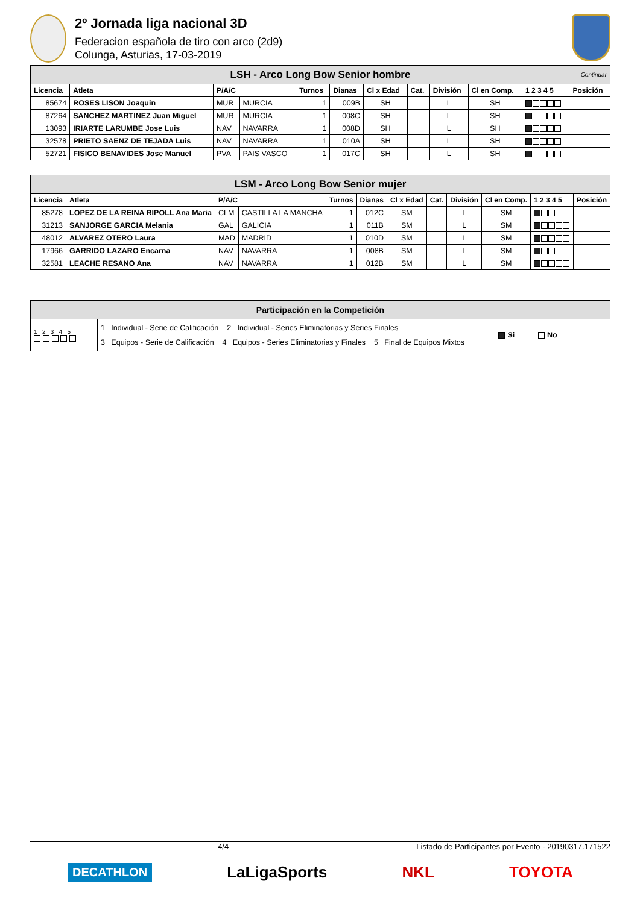2º Jornada liga nacional 3D
Federacion española de tiro con arco (2d9)
Colunga, Asturias, 17-03-2019
| LSH - Arco Long Bow Senior hombre Continuar | | | | | | | | | | | |
| Licencia | Atleta | P/A/C | | Turnos | Dianas | Cl x Edad | Cat. | División | Cl en Comp. | 1 2 3 4 5 | Posición |
| 85674 | ROSES LISON Joaquin | MUR | MURCIA | 1 | 009B | SH | | L | SH | | |
| 87264 | SANCHEZ MARTINEZ Juan Miguel | MUR | MURCIA | 1 | 008C | SH | | L | SH | | |
| 13093 | IRIARTE LARUMBE Jose Luis | NAV | NAVARRA | 1 | 008D | SH | | L | SH | | |
| 32578 | PRIETO SAENZ DE TEJADA Luis | NAV | NAVARRA | 1 | 010A | SH | | L | SH | | |
| 52721 | FISICO BENAVIDES Jose Manuel | PVA | PAIS VASCO | 1 | 017C | SH | | L | SH | | |
| LSM - Arco Long Bow Senior mujer | | | | | | | | | | | |
| Licencia | Atleta | P/A/C | | Turnos | Dianas | Cl x Edad | Cat. | División | Cl en Comp. | 1 2 3 4 5 | Posición |
| 85278 | LOPEZ DE LA REINA RIPOLL Ana Maria | CLM | CASTILLA LA MANCHA | 1 | 012C | SM | | L | SM | | |
| 31213 | SANJORGE GARCIA Melania | GAL | GALICIA | 1 | 011B | SM | | L | SM | | |
| 48012 | ALVAREZ OTERO Laura | MAD | MADRID | 1 | 010D | SM | | L | SM | | |
| 17966 | GARRIDO LAZARO Encarna | NAV | NAVARRA | 1 | 008B | SM | | L | SM | | |
| 32581 | LEACHE RESANO Ana | NAV | NAVARRA | 1 | 012B | SM | | L | SM | | |
| Participación en la Competición | | |
| 1 2 3 4 5 | 1 Individual - Serie de Calificación 2 Individual - Series Eliminatorias y Series Finales 3 Equipos - Serie de Calificación 4 Equipos - Series Eliminatorias y Finales 5 Final de Equipos Mixtos | Si No |
4/4 Listado de Participantes por Evento - 20190317.171522
DECATHLON LaLigaSports NKL TOYOTA